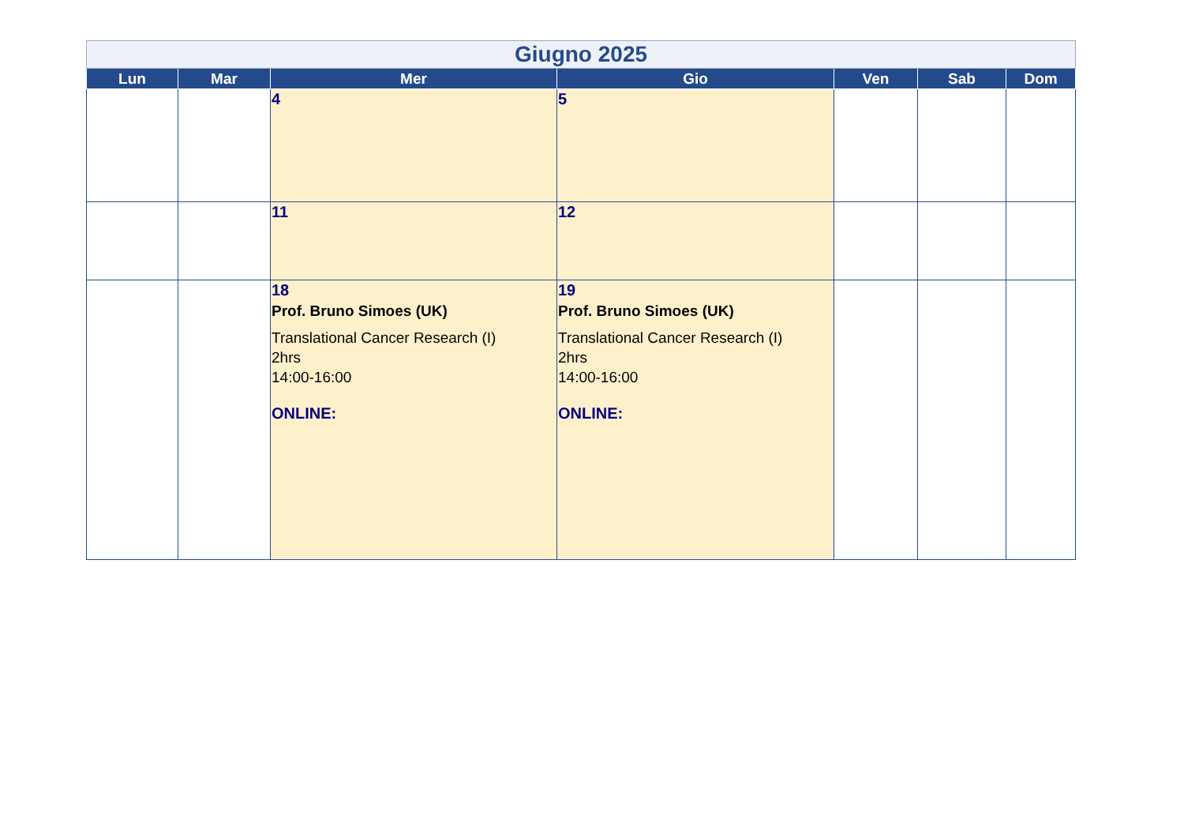| Giugno 2025 | | | | | | |
| --- | --- | --- | --- | --- | --- | --- |
| Lun | Mar | Mer | Gio | Ven | Sab | Dom |
| | | 4 | 5 | | | |
| | | 11 | 12 | | | |
| | | 18 Prof. Bruno Simoes (UK) Translational Cancer Research (I) 2hrs 14:00-16:00 ONLINE: | 19 Prof. Bruno Simoes (UK) Translational Cancer Research (I) 2hrs 14:00-16:00 ONLINE: | | | |